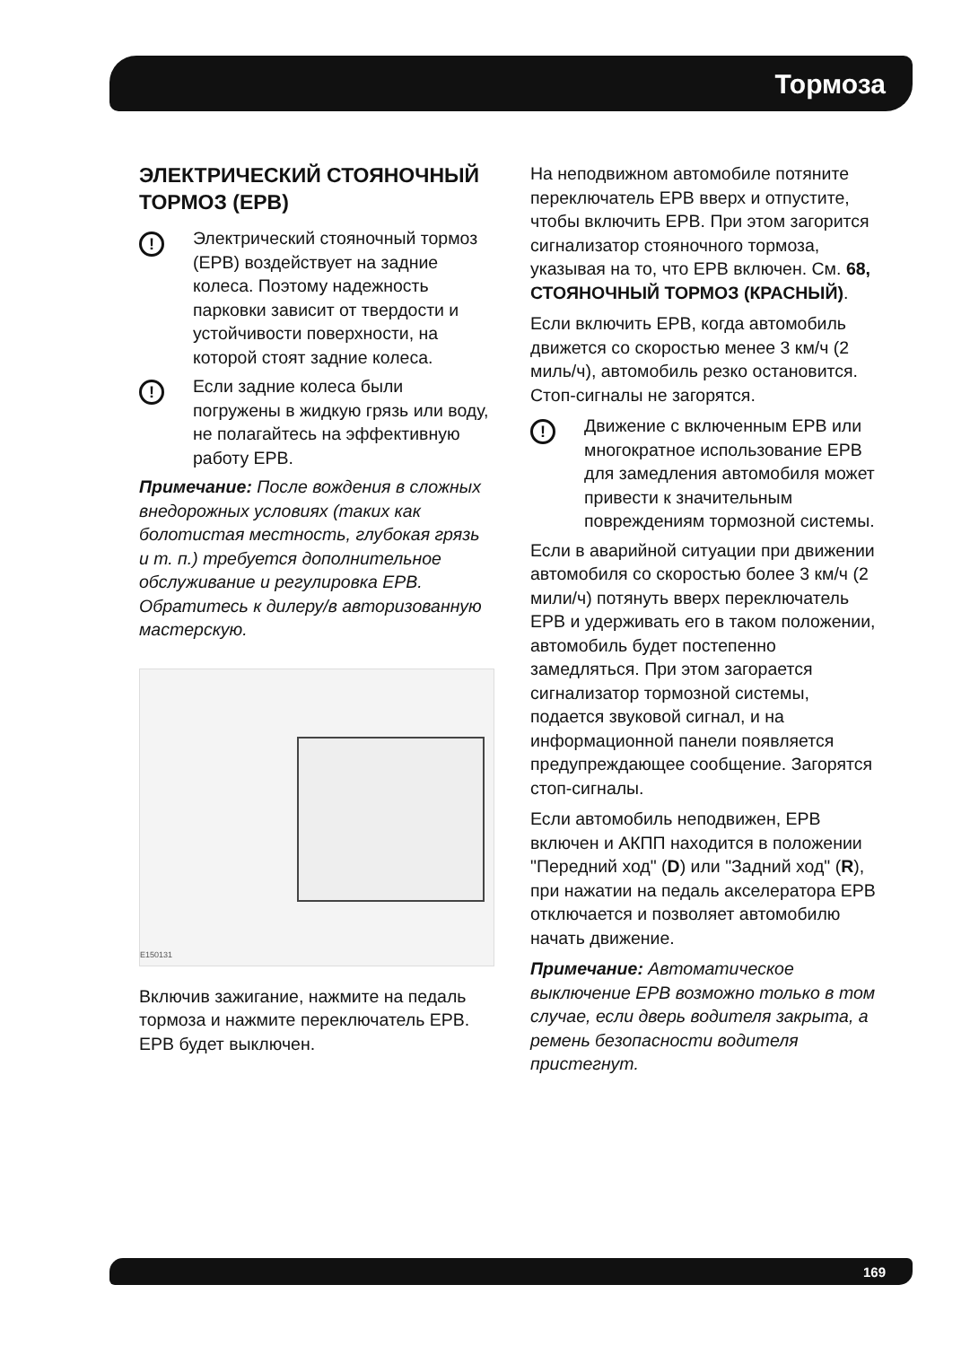Тормоза
ЭЛЕКТРИЧЕСКИЙ СТОЯНОЧНЫЙ ТОРМОЗ (EPB)
!
Электрический стояночный тормоз (EPB) воздействует на задние колеса. Поэтому надежность парковки зависит от твердости и устойчивости поверхности, на которой стоят задние колеса.
!
Если задние колеса были погружены в жидкую грязь или воду, не полагайтесь на эффективную работу EPB.
Примечание: После вождения в сложных внедорожных условиях (таких как болотистая местность, глубокая грязь и т. п.) требуется дополнительное обслуживание и регулировка EPB. Обратитесь к дилеру/в авторизованную мастерскую.
E150131
Включив зажигание, нажмите на педаль тормоза и нажмите переключатель EPB. EPB будет выключен.
На неподвижном автомобиле потяните переключатель EPB вверх и отпустите, чтобы включить EPB. При этом загорится сигнализатор стояночного тормоза, указывая на то, что EPB включен. См. 68, СТОЯНОЧНЫЙ ТОРМОЗ (КРАСНЫЙ).
Если включить EPB, когда автомобиль движется со скоростью менее 3 км/ч (2 миль/ч), автомобиль резко остановится. Стоп-сигналы не загорятся.
!
Движение с включенным EPB или многократное использование EPB для замедления автомобиля может привести к значительным повреждениям тормозной системы.
Если в аварийной ситуации при движении автомобиля со скоростью более 3 км/ч (2 мили/ч) потянуть вверх переключатель EPB и удерживать его в таком положении, автомобиль будет постепенно замедляться. При этом загорается сигнализатор тормозной системы, подается звуковой сигнал, и на информационной панели появляется предупреждающее сообщение. Загорятся стоп-сигналы.
Если автомобиль неподвижен, EPB включен и АКПП находится в положении "Передний ход" (D) или "Задний ход" (R), при нажатии на педаль акселератора EPB отключается и позволяет автомобилю начать движение.
Примечание: Автоматическое выключение EPB возможно только в том случае, если дверь водителя закрыта, а ремень безопасности водителя пристегнут.
169